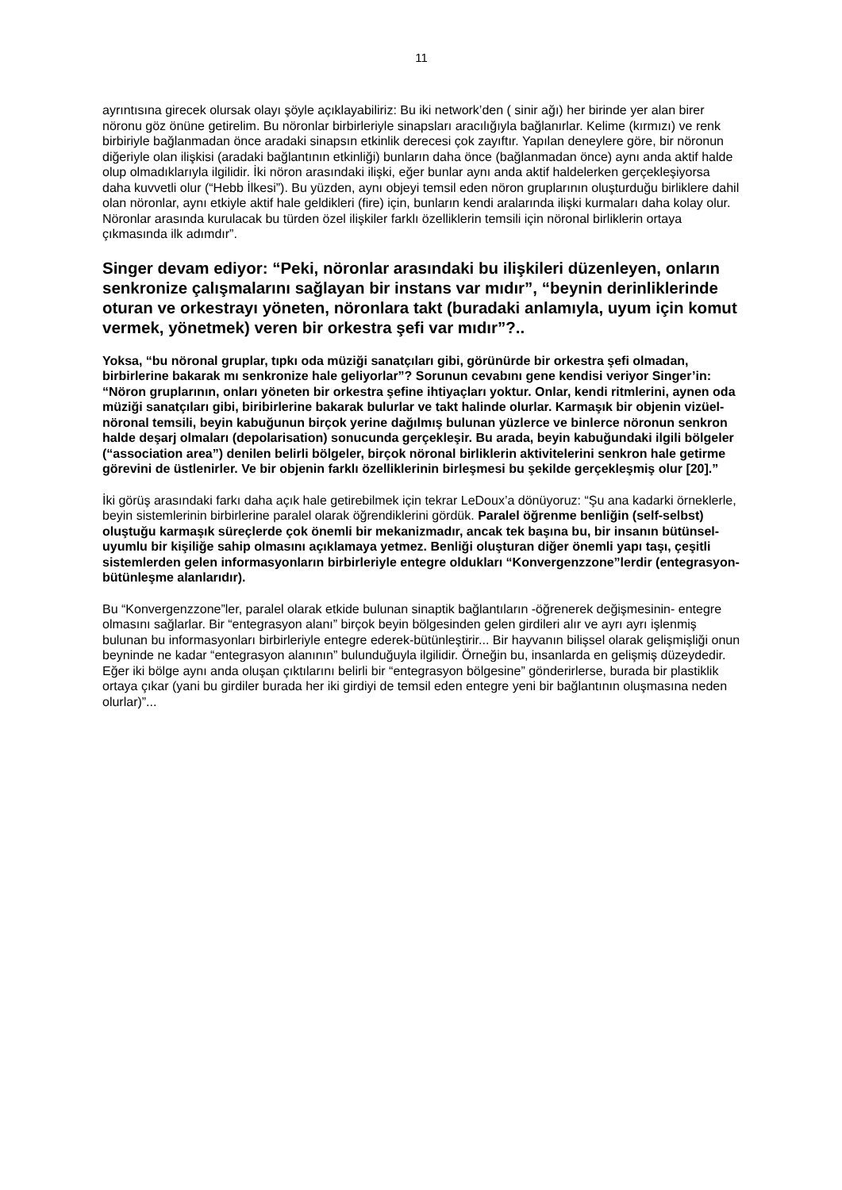11
ayrıntısına girecek olursak olayı şöyle açıklayabiliriz: Bu iki network’den ( sinir ağı) her birinde yer alan birer nöronu göz önüne getirelim. Bu nöronlar birbirleriyle sinapsları aracılığıyla bağlanırlar. Kelime (kırmızı) ve renk birbiriyle bağlanmadan önce aradaki sinapsın etkinlik derecesi çok zayıftır. Yapılan deneylere göre, bir nöronun diğeriyle olan ilişkisi (aradaki bağlantının etkinliği) bunların daha önce (bağlanmadan önce) aynı anda aktif halde olup olmadıklarıyla ilgilidir. İki nöron arasındaki ilişki, eğer bunlar aynı anda aktif haldelerken gerçekleşiyorsa daha kuvvetli olur (“Hebb İlkesi”). Bu yüzden, aynı objeyi temsil eden nöron gruplarının oluşturduğu birliklere dahil olan nöronlar, aynı etkiyle aktif hale geldikleri (fire) için, bunların kendi aralarında ilişki kurmaları daha kolay olur. Nöronlar arasında kurulacak bu türden özel ilişkiler farklı özelliklerin temsili için nöronal birliklerin ortaya çıkmasında ilk adımdır”.
Singer devam ediyor: “Peki, nöronlar arasındaki bu ilişkileri düzenleyen, onların senkronize çalışmalarını sağlayan bir instans var mıdır”, “beynin derinliklerinde oturan ve orkestrayı yöneten, nöronlara takt (buradaki anlamıyla, uyum için komut vermek, yönetmek) veren bir orkestra şefi var mıdır”?..
Yoksa, “bu nöronal gruplar, tıpkı oda müziği sanatçıları gibi, görünürde bir orkestra şefi olmadan, birbirlerine bakarak mı senkronize hale geliyorlar”? Sorunun cevabını gene kendisi veriyor Singer’in: “Nöron gruplarının, onları yöneten bir orkestra şefine ihtiyaçları yoktur. Onlar, kendi ritmlerini, aynen oda müziği sanatçıları gibi, biribirlerine bakarak bulurlar ve takt halinde olurlar. Karmaşık bir objenin vizüel-nöronal temsili, beyin kabuğunun birçok yerine dağılmış bulunan yüzlerce ve binlerce nöronun senkron halde deşarj olmaları (depolarisation) sonucunda gerçekleşir. Bu arada, beyin kabuğundaki ilgili bölgeler (“association area”) denilen belirli bölgeler, birçok nöronal birliklerin aktivitelerini senkron hale getirme görevini de üstlenirler. Ve bir objenin farklı özelliklerinin birleşmesi bu şekilde gerçekleşmiş olur [20].”
İki görüş arasındaki farkı daha açık hale getirebilmek için tekrar LeDoux’a dönüyoruz: “Şu ana kadarki örneklerle, beyin sistemlerinin birbirlerine paralel olarak öğrendiklerini gördük. Paralel öğrenme benliğin (self-selbst) oluştuğu karmaşık süreçlerde çok önemli bir mekanizmadır, ancak tek başına bu, bir insanın bütünsel-uyumlu bir kişiliğe sahip olmasını açıklamaya yetmez. Benliği oluşturan diğer önemli yapı taşı, çeşitli sistemlerden gelen informasyonların birbirleriyle entegre oldukları “Konvergenzzone”lerdir (entegrasyon-bütünleşme alanlarıdır).
Bu “Konvergenzzone”ler, paralel olarak etkide bulunan sinaptik bağlantıların -öğrenerek değişmesinin- entegre olmasını sağlarlar. Bir “entegrasyon alanı” birçok beyin bölgesinden gelen girdileri alır ve ayrı ayrı işlenmiş bulunan bu informasyonları birbirleriyle entegre ederek-bütünleştirir... Bir hayvanın bilişsel olarak gelişmişliği onun beyninde ne kadar “entegrasyon alanının” bulunduğuyla ilgilidir. Örneğin bu, insanlarda en gelişmiş düzeydedir. Eğer iki bölge aynı anda oluşan çıktılarını belirli bir “entegrasyon bölgesine” gönderirlerse, burada bir plastiklik ortaya çıkar (yani bu girdiler burada her iki girdiyi de temsil eden entegre yeni bir bağlantının oluşmasına neden olurlar)”...